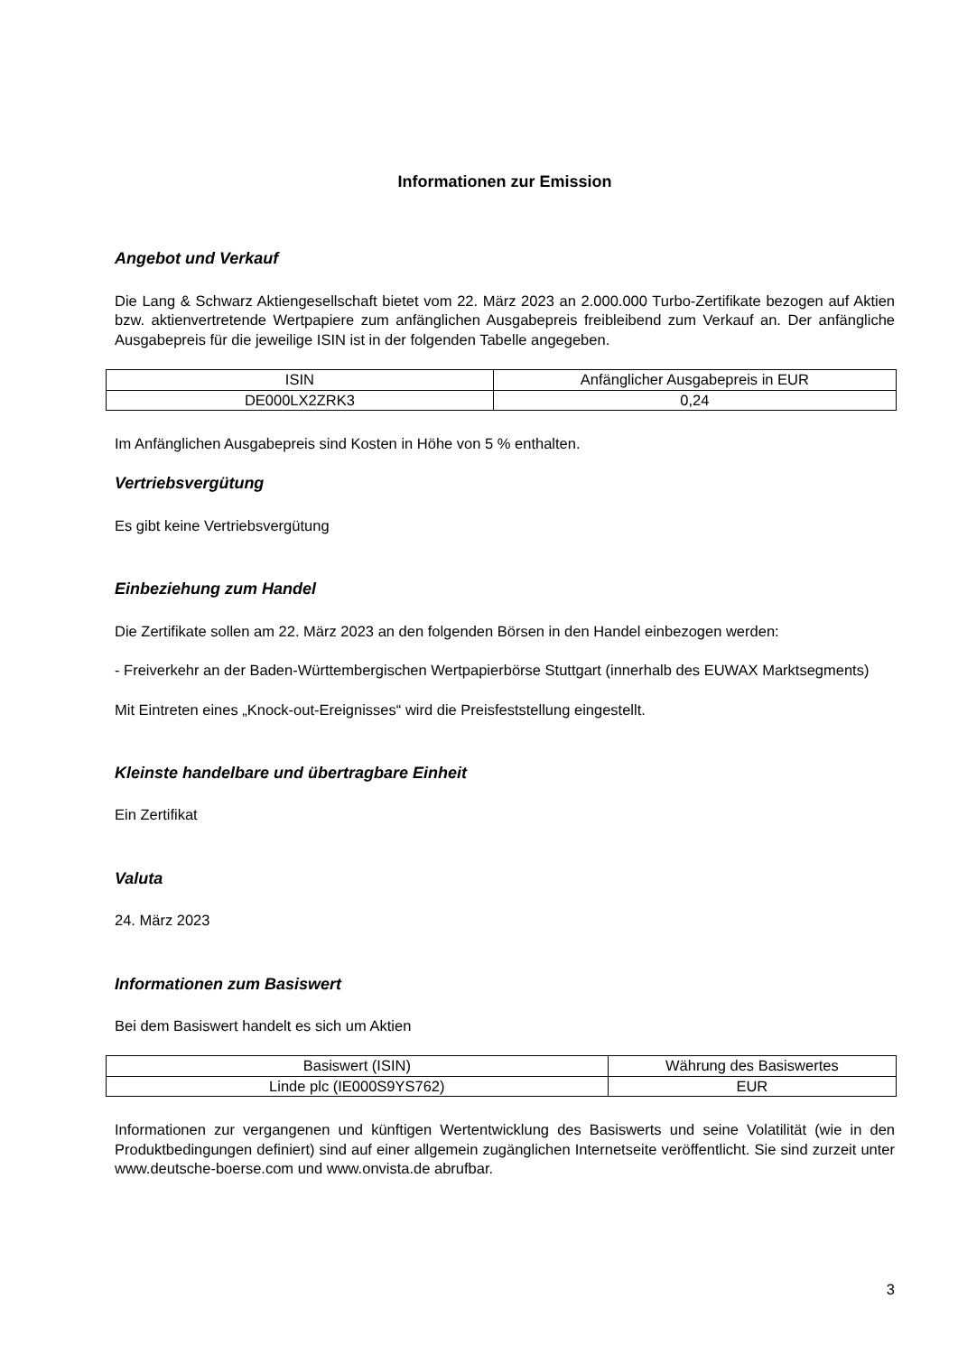Informationen zur Emission
Angebot und Verkauf
Die Lang & Schwarz Aktiengesellschaft bietet vom 22. März 2023 an 2.000.000 Turbo-Zertifikate bezogen auf Aktien bzw. aktienvertretende Wertpapiere zum anfänglichen Ausgabepreis freibleibend zum Verkauf an. Der anfängliche Ausgabepreis für die jeweilige ISIN ist in der folgenden Tabelle angegeben.
| ISIN | Anfänglicher Ausgabepreis in EUR |
| --- | --- |
| DE000LX2ZRK3 | 0,24 |
Im Anfänglichen Ausgabepreis sind Kosten in Höhe von 5 % enthalten.
Vertriebsvergütung
Es gibt keine Vertriebsvergütung
Einbeziehung zum Handel
Die Zertifikate sollen am 22. März 2023 an den folgenden Börsen in den Handel einbezogen werden:
- Freiverkehr an der Baden-Württembergischen Wertpapierbörse Stuttgart (innerhalb des EUWAX Marktsegments)
Mit Eintreten eines „Knock-out-Ereignisses“ wird die Preisfeststellung eingestellt.
Kleinste handelbare und übertragbare Einheit
Ein Zertifikat
Valuta
24. März 2023
Informationen zum Basiswert
Bei dem Basiswert handelt es sich um Aktien
| Basiswert (ISIN) | Währung des Basiswertes |
| --- | --- |
| Linde plc (IE000S9YS762) | EUR |
Informationen zur vergangenen und künftigen Wertentwicklung des Basiswerts und seine Volatilität (wie in den Produktbedingungen definiert) sind auf einer allgemein zugänglichen Internetseite veröffentlicht. Sie sind zurzeit unter www.deutsche-boerse.com und www.onvista.de abrufbar.
3